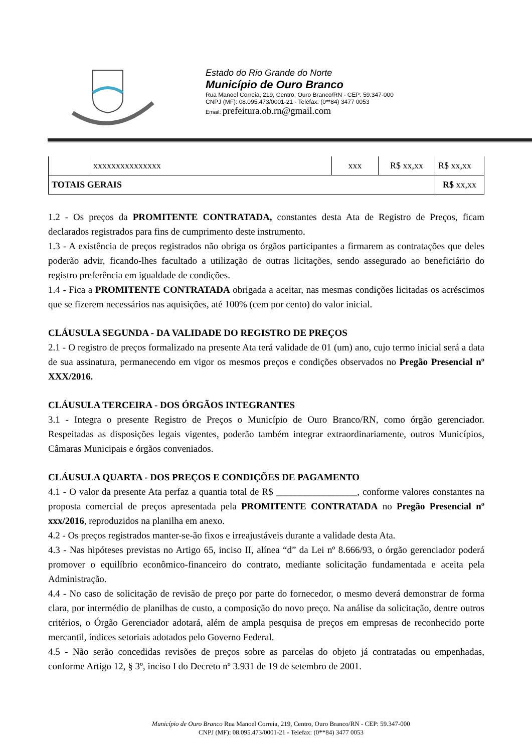Estado do Rio Grande do Norte
Município de Ouro Branco
Rua Manoel Correia, 219, Centro, Ouro Branco/RN - CEP: 59.347-000
CNPJ (MF): 08.095.473/0001-21 - Telefax: (0**84) 3477 0053
Email: prefeitura.ob.rn@gmail.com
| | xxxxxxxxxxxxxxx | xxx | R$ xx,xx | R$ xx,xx |
| TOTAIS GERAIS | | | | R$ xx,xx |
1.2 - Os preços da PROMITENTE CONTRATADA, constantes desta Ata de Registro de Preços, ficam declarados registrados para fins de cumprimento deste instrumento.
1.3 - A existência de preços registrados não obriga os órgãos participantes a firmarem as contratações que deles poderão advir, ficando-lhes facultado a utilização de outras licitações, sendo assegurado ao beneficiário do registro preferência em igualdade de condições.
1.4 - Fica a PROMITENTE CONTRATADA obrigada a aceitar, nas mesmas condições licitadas os acréscimos que se fizerem necessários nas aquisições, até 100% (cem por cento) do valor inicial.
CLÁUSULA SEGUNDA - DA VALIDADE DO REGISTRO DE PREÇOS
2.1 - O registro de preços formalizado na presente Ata terá validade de 01 (um) ano, cujo termo inicial será a data de sua assinatura, permanecendo em vigor os mesmos preços e condições observados no Pregão Presencial nº XXX/2016.
CLÁUSULA TERCEIRA - DOS ÓRGÃOS INTEGRANTES
3.1 - Integra o presente Registro de Preços o Município de Ouro Branco/RN, como órgão gerenciador. Respeitadas as disposições legais vigentes, poderão também integrar extraordinariamente, outros Municípios, Câmaras Municipais e órgãos conveniados.
CLÁUSULA QUARTA - DOS PREÇOS E CONDIÇÕES DE PAGAMENTO
4.1 - O valor da presente Ata perfaz a quantia total de R$ _________________, conforme valores constantes na proposta comercial de preços apresentada pela PROMITENTE CONTRATADA no Pregão Presencial nº xxx/2016, reproduzidos na planilha em anexo.
4.2 - Os preços registrados manter-se-ão fixos e irreajustáveis durante a validade desta Ata.
4.3 - Nas hipóteses previstas no Artigo 65, inciso II, alínea “d” da Lei nº 8.666/93, o órgão gerenciador poderá promover o equilíbrio econômico-financeiro do contrato, mediante solicitação fundamentada e aceita pela Administração.
4.4 - No caso de solicitação de revisão de preço por parte do fornecedor, o mesmo deverá demonstrar de forma clara, por intermédio de planilhas de custo, a composição do novo preço. Na análise da solicitação, dentre outros critérios, o Órgão Gerenciador adotará, além de ampla pesquisa de preços em empresas de reconhecido porte mercantil, índices setoriais adotados pelo Governo Federal.
4.5 - Não serão concedidas revisões de preços sobre as parcelas do objeto já contratadas ou empenhadas, conforme Artigo 12, § 3º, inciso I do Decreto nº 3.931 de 19 de setembro de 2001.
Município de Ouro Branco Rua Manoel Correia, 219, Centro, Ouro Branco/RN - CEP: 59.347-000
CNPJ (MF): 08.095.473/0001-21 - Telefax: (0**84) 3477 0053